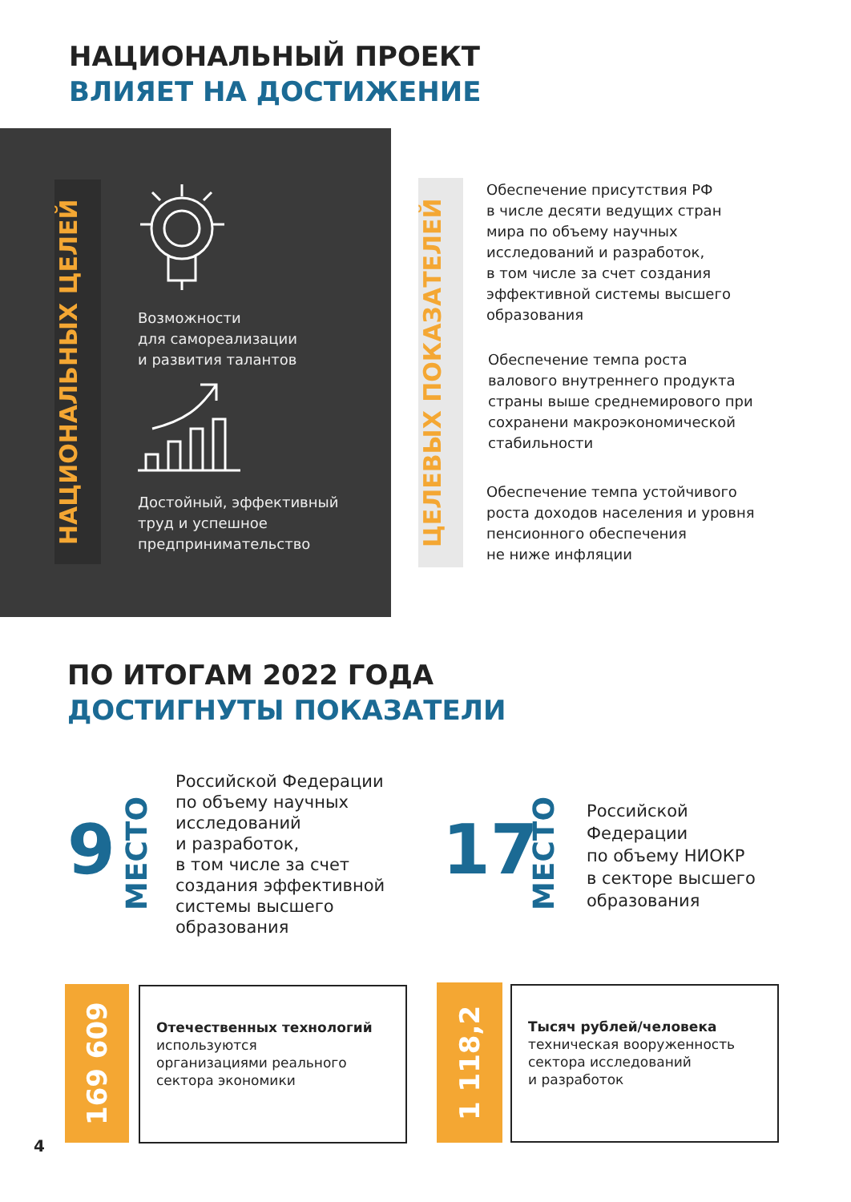НАЦИОНАЛЬНЫЙ ПРОЕКТ
ВЛИЯЕТ НА ДОСТИЖЕНИЕ
НАЦИОНАЛЬНЫХ ЦЕЛЕЙ
Возможности
для самореализации
и развития талантов
Достойный, эффективный
труд и успешное
предпринимательство
ЦЕЛЕВЫХ ПОКАЗАТЕЛЕЙ
Обеспечение присутствия РФ
в числе десяти ведущих стран
мира по объему научных
исследований и разработок,
в том числе за счет создания
эффективной системы высшего
образования
Обеспечение темпа роста
валового внутреннего продукта
страны выше среднемирового при
сохранени макроэкономической
стабильности
Обеспечение темпа устойчивого
роста доходов населения и уровня
пенсионного обеспечения
не ниже инфляции
ПО ИТОГАМ 2022 ГОДА
ДОСТИГНУТЫ ПОКАЗАТЕЛИ
9
МЕСТО
Российской Федерации
по объему научных
исследований
и разработок,
в том числе за счет
создания эффективной
системы высшего
образования
17
МЕСТО
Российской
Федерации
по объему НИОКР
в секторе высшего
образования
169 609
Отечественных технологий
используются
организациями реального
сектора экономики
1 118,2
Тысяч рублей/человека
техническая вооруженность
сектора исследований
и разработок
4